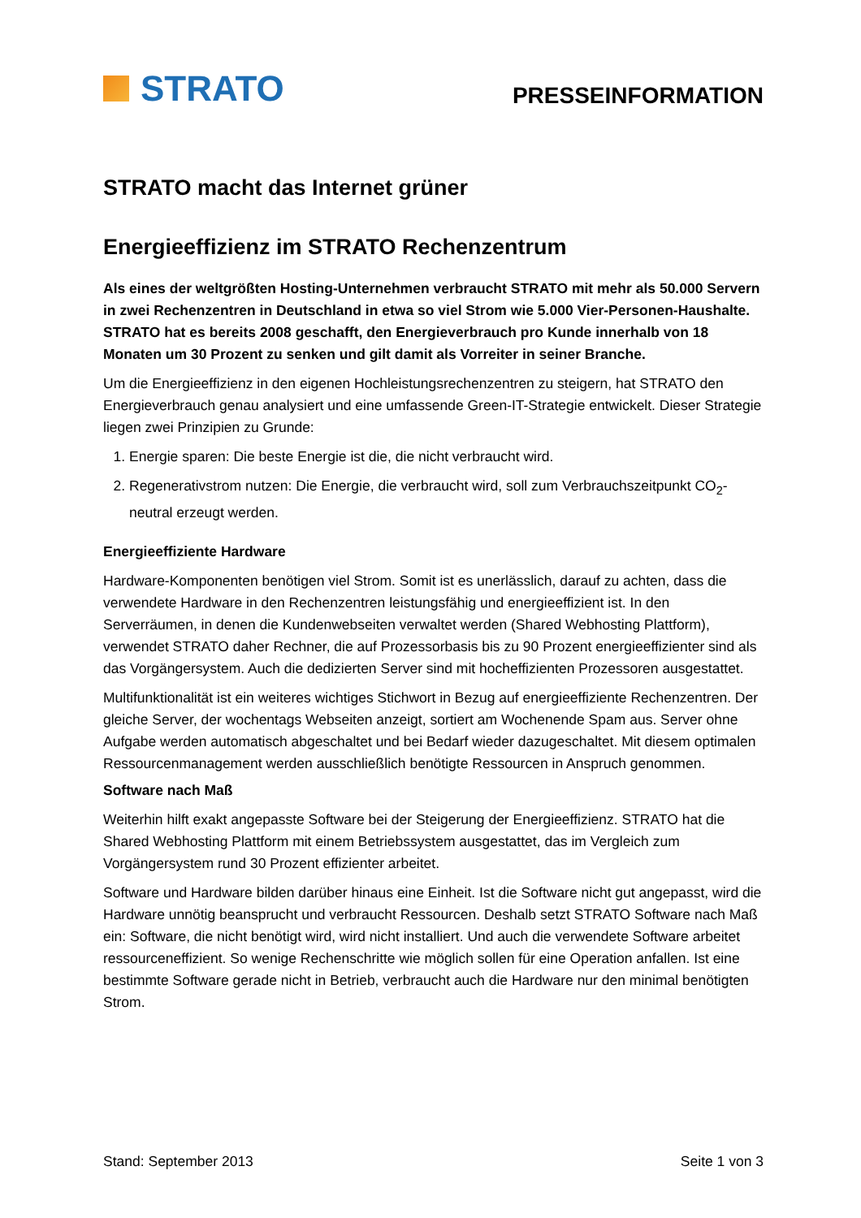STRATO
PRESSEINFORMATION
STRATO macht das Internet grüner
Energieeffizienz im STRATO Rechenzentrum
Als eines der weltgrößten Hosting-Unternehmen verbraucht STRATO mit mehr als 50.000 Servern in zwei Rechenzentren in Deutschland in etwa so viel Strom wie 5.000 Vier-Personen-Haushalte. STRATO hat es bereits 2008 geschafft, den Energiever­brauch pro Kunde innerhalb von 18 Monaten um 30 Prozent zu senken und gilt damit als Vorreiter in seiner Branche.
Um die Energieeffizienz in den eigenen Hochleistungsrechenzentren zu steigern, hat STRATO den Energieverbrauch genau analysiert und eine umfassende Green-IT-Strategie entwickelt. Dieser Strategie liegen zwei Prinzipien zu Grunde:
1. Energie sparen: Die beste Energie ist die, die nicht verbraucht wird.
2. Regenerativstrom nutzen: Die Energie, die verbraucht wird, soll zum Verbrauchszeitpunkt CO<sub>2</sub>-neutral erzeugt werden.
Energieeffiziente Hardware
Hardware-Komponenten benötigen viel Strom. Somit ist es unerlässlich, darauf zu achten, dass die verwendete Hardware in den Rechenzentren leistungsfähig und energieeffizient ist. In den Serverräumen, in denen die Kundenwebseiten verwaltet werden (Shared Webhosting Plattform), verwendet STRATO daher Rechner, die auf Prozessorbasis bis zu 90 Prozent energieeffizienter sind als das Vorgängersystem. Auch die dedizierten Server sind mit hoch­effizienten Prozessoren ausgestattet.
Multifunktionalität ist ein weiteres wichtiges Stichwort in Bezug auf energieeffiziente Rechen­zentren. Der gleiche Server, der wochentags Webseiten anzeigt, sortiert am Wochenende Spam aus. Server ohne Aufgabe werden automatisch abgeschaltet und bei Bedarf wieder dazugeschaltet. Mit diesem optimalen Ressourcenmanagement werden ausschließlich benö­tigte Ressourcen in Anspruch genommen.
Software nach Maß
Weiterhin hilft exakt angepasste Software bei der Steigerung der Energieeffizienz. STRATO hat die Shared Webhosting Plattform mit einem Betriebssystem ausgestattet, das im Ver­gleich zum Vorgängersystem rund 30 Prozent effizienter arbeitet.
Software und Hardware bilden darüber hinaus eine Einheit. Ist die Software nicht gut ange­passt, wird die Hardware unnötig beansprucht und verbraucht Ressourcen. Deshalb setzt STRATO Software nach Maß ein: Software, die nicht benötigt wird, wird nicht installiert. Und auch die verwendete Software arbeitet ressourceneffizient. So wenige Rechenschritte wie möglich sollen für eine Operation anfallen. Ist eine bestimmte Software gerade nicht in Be­trieb, verbraucht auch die Hardware nur den minimal benötigten Strom.
Stand: September 2013 Seite 1 von 3